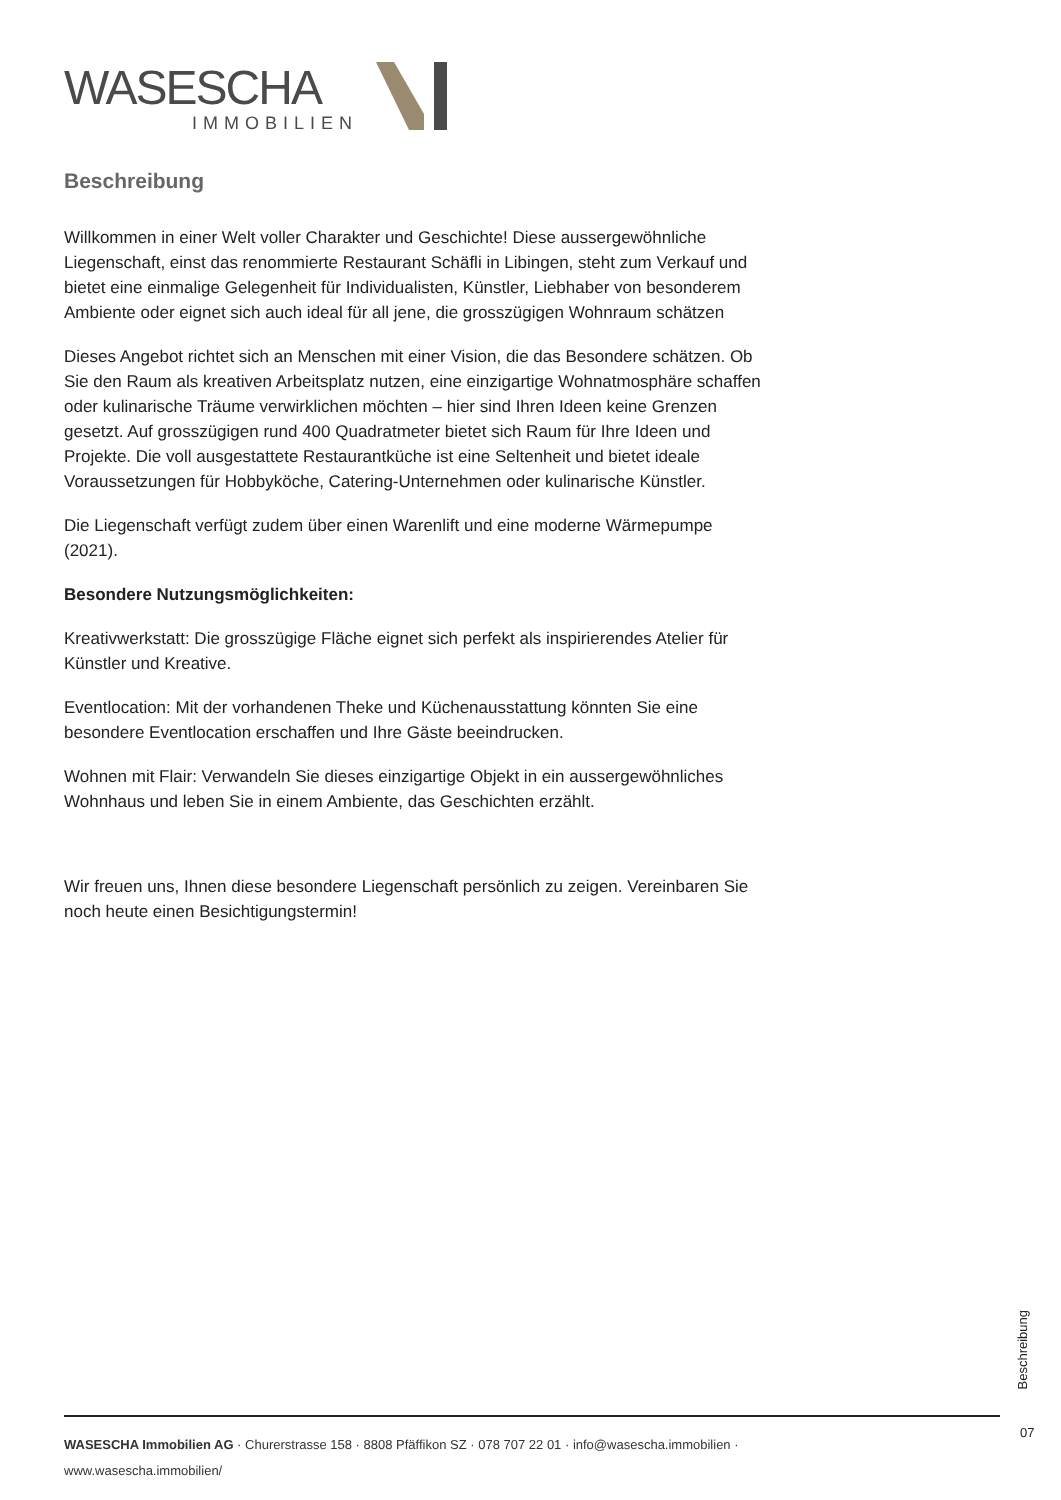WASESCHA
IMMOBILIEN
Beschreibung
Willkommen in einer Welt voller Charakter und Geschichte! Diese aussergewöhnliche Liegenschaft, einst das renommierte Restaurant Schäfli in Libingen, steht zum Verkauf und bietet eine einmalige Gelegenheit für Individualisten, Künstler, Liebhaber von besonderem Ambiente oder eignet sich auch ideal für all jene, die grosszügigen Wohnraum schätzen
Dieses Angebot richtet sich an Menschen mit einer Vision, die das Besondere schätzen. Ob Sie den Raum als kreativen Arbeitsplatz nutzen, eine einzigartige Wohnatmosphäre schaffen oder kulinarische Träume verwirklichen möchten – hier sind Ihren Ideen keine Grenzen gesetzt. Auf grosszügigen rund 400 Quadratmeter bietet sich Raum für Ihre Ideen und Projekte. Die voll ausgestattete Restaurantküche ist eine Seltenheit und bietet ideale Voraussetzungen für Hobbyköche, Catering-Unternehmen oder kulinarische Künstler.
Die Liegenschaft verfügt zudem über einen Warenlift und eine moderne Wärmepumpe (2021).
Besondere Nutzungsmöglichkeiten:
Kreativwerkstatt: Die grosszügige Fläche eignet sich perfekt als inspirierendes Atelier für Künstler und Kreative.
Eventlocation: Mit der vorhandenen Theke und Küchenausstattung könnten Sie eine besondere Eventlocation erschaffen und Ihre Gäste beeindrucken.
Wohnen mit Flair: Verwandeln Sie dieses einzigartige Objekt in ein aussergewöhnliches Wohnhaus und leben Sie in einem Ambiente, das Geschichten erzählt.
Wir freuen uns, Ihnen diese besondere Liegenschaft persönlich zu zeigen. Vereinbaren Sie noch heute einen Besichtigungstermin!
Beschreibung
07
WASESCHA Immobilien AG · Churerstrasse 158 · 8808 Pfäffikon SZ · 078 707 22 01 · info@wasescha.immobilien ·
www.wasescha.immobilien/